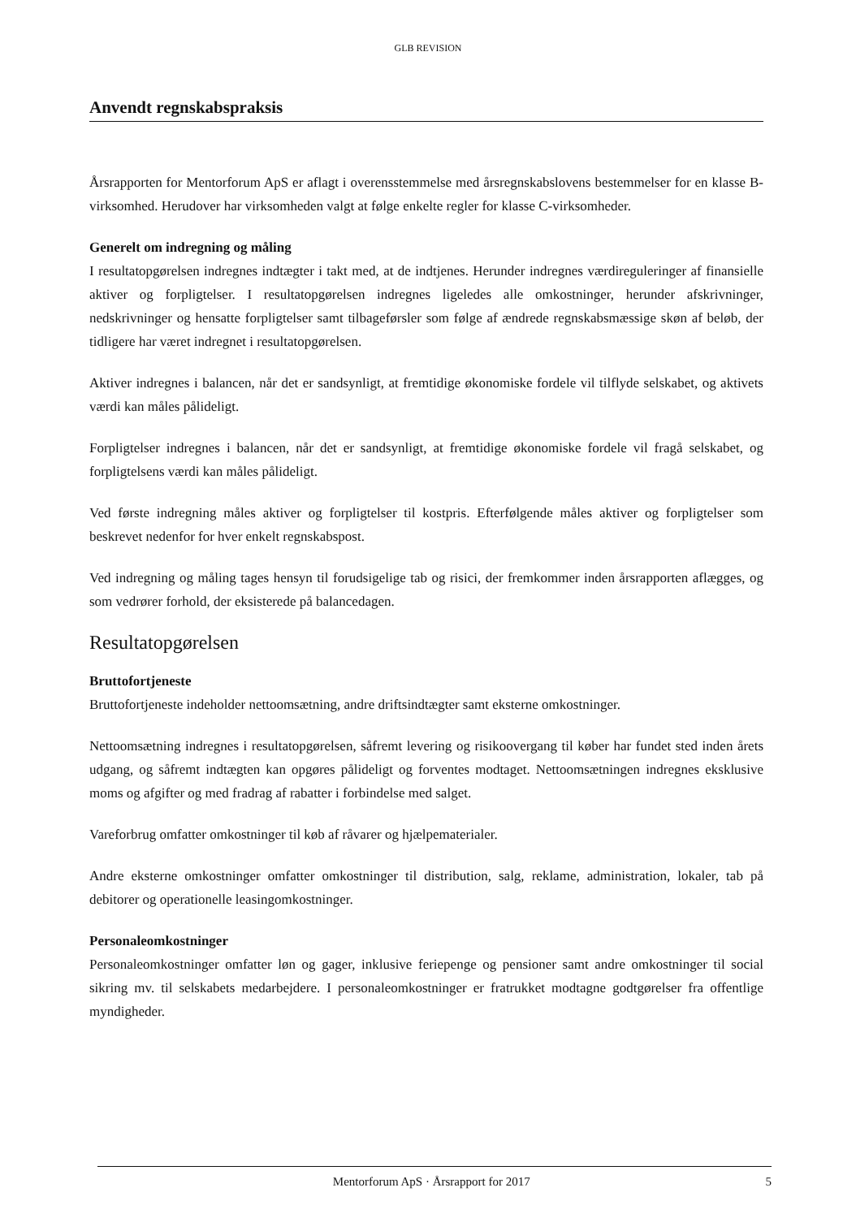GLB REVISION
Anvendt regnskabspraksis
Årsrapporten for Mentorforum ApS er aflagt i overensstemmelse med årsregnskabslovens bestemmelser for en klasse B-virksomhed. Herudover har virksomheden valgt at følge enkelte regler for klasse C-virksomheder.
Generelt om indregning og måling
I resultatopgørelsen indregnes indtægter i takt med, at de indtjenes. Herunder indregnes værdireguleringer af finansielle aktiver og forpligtelser. I resultatopgørelsen indregnes ligeledes alle omkostninger, herunder afskrivninger, nedskrivninger og hensatte forpligtelser samt tilbageførsler som følge af ændrede regnskabsmæssige skøn af beløb, der tidligere har været indregnet i resultatopgørelsen.
Aktiver indregnes i balancen, når det er sandsynligt, at fremtidige økonomiske fordele vil tilflyde selskabet, og aktivets værdi kan måles pålideligt.
Forpligtelser indregnes i balancen, når det er sandsynligt, at fremtidige økonomiske fordele vil fragå selskabet, og forpligtelsens værdi kan måles pålideligt.
Ved første indregning måles aktiver og forpligtelser til kostpris. Efterfølgende måles aktiver og forpligtelser som beskrevet nedenfor for hver enkelt regnskabspost.
Ved indregning og måling tages hensyn til forudsigelige tab og risici, der fremkommer inden årsrapporten aflægges, og som vedrører forhold, der eksisterede på balancedagen.
Resultatopgørelsen
Bruttofortjeneste
Bruttofortjeneste indeholder nettoomsætning, andre driftsindtægter samt eksterne omkostninger.
Nettoomsætning indregnes i resultatopgørelsen, såfremt levering og risikoovergang til køber har fundet sted inden årets udgang, og såfremt indtægten kan opgøres pålideligt og forventes modtaget. Nettoomsætningen indregnes eksklusive moms og afgifter og med fradrag af rabatter i forbindelse med salget.
Vareforbrug omfatter omkostninger til køb af råvarer og hjælpematerialer.
Andre eksterne omkostninger omfatter omkostninger til distribution, salg, reklame, administration, lokaler, tab på debitorer og operationelle leasingomkostninger.
Personaleomkostninger
Personaleomkostninger omfatter løn og gager, inklusive feriepenge og pensioner samt andre omkostninger til social sikring mv. til selskabets medarbejdere. I personaleomkostninger er fratrukket modtagne godtgørelser fra offentlige myndigheder.
Mentorforum ApS · Årsrapport for 2017 5